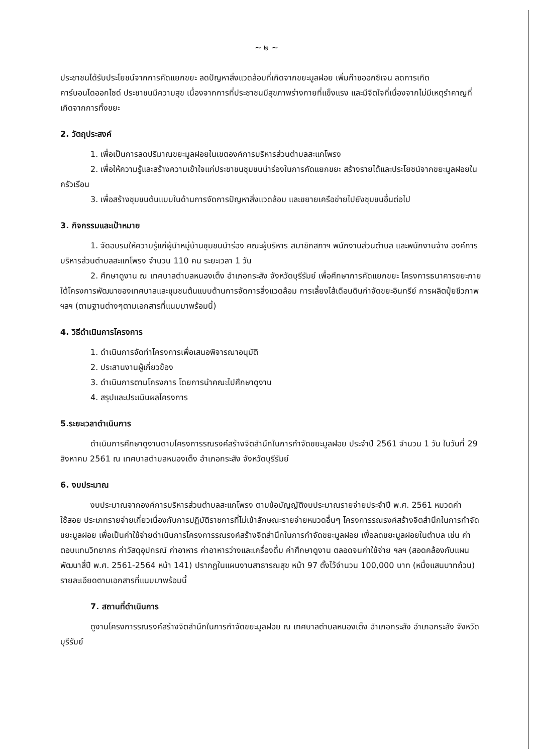~ ๒ ~
ประชาชนได้รับประโยชน์จากการคัดแยกขยะ ลดปัญหาสิ่งแวดล้อมที่เกิดจากขยะมูลฝอย เพิ่มก๊าซออกซิเจน ลดการเกิดคาร์บอนไดออกไซด์ ประชาชนมีความสุข เนื่องจากการที่ประชาชนมีสุขภาพร่างกายที่แข็งแรง และมีจิตใจที่เนื่องจากไม่มีเหตุรำคาญที่เกิดจากการทิ้งขยะ
2. วัตถุประสงค์
1. เพื่อเป็นการลดปริมาณขยะมูลฝอยในเขตองค์การบริหารส่วนตำบลสะแกโพรง
2. เพื่อให้ความรู้และสร้างความเข้าใจแก่ประชาชนชุมชนนำร่องในการคัดแยกขยะ สร้างรายได้และประโยชน์จากขยะมูลฝอยในครัวเรือน
3. เพื่อสร้างชุมชนต้นแบบในด้านการจัดการปัญหาสิ่งแวดล้อม และขยายเครือข่ายไปยังชุมชนอื่นต่อไป
3. กิจกรรมและเป้าหมาย
1. จัดอบรมให้ความรู้แก่ผู้นำหมู่บ้านชุมชนนำร่อง คณะผู้บริหาร สมาชิกสภาฯ พนักงานส่วนตำบล และพนักงานจ้าง องค์การบริหารส่วนตำบลสะแกโพรง จำนวน 110 คน ระยะเวลา 1 วัน
2. ศึกษาดูงาน ณ เทศบาลตำบลหนองเต็ง อำเภอกระสัง จังหวัดบุรีรัมย์ เพื่อศึกษาการคัดแยกขยะ โครงการธนาคารขยะภายใต้โครงการพัฒนาของเทศบาลและชุมชนต้นแบบด้านการจัดการสิ่งแวดล้อม การเลี้ยงไส้เดือนดินกำจัดขยะอินทรีย์ การผลิตปุ๋ยชีวภาพ ฯลฯ (ตามฐานต่างๆตามเอกสารที่แนบมาพร้อมนี้)
4. วิธีดำเนินการโครงการ
1. ดำเนินการจัดทำโครงการเพื่อเสนอพิจารณาอนุมัติ
2. ประสานงานผู้เกี่ยวข้อง
3. ดำเนินการตามโครงการ โดยการนำคณะไปศึกษาดูงาน
4. สรุปและประเมินผลโครงการ
5.ระยะเวลาดำเนินการ
ดำเนินการศึกษาดูงานตามโครงการรณรงค์สร้างจิตสำนึกในการกำจัดขยะมูลฝอย ประจำปี 2561 จำนวน 1 วัน ในวันที่ 29 สิงหาคม 2561 ณ เทศบาลตำบลหนองเต็ง อำเภอกระสัง จังหวัดบุรีรัมย์
6. งบประมาณ
งบประมาณจากองค์การบริหารส่วนตำบลสะแกโพรง ตามข้อบัญญัติงบประมาณรายจ่ายประจำปี พ.ศ. 2561 หมวดค่าใช้สอย ประเภทรายจ่ายเกี่ยวเนื่องกับการปฏิบัติราชการที่ไม่เข้าลักษณะรายจ่ายหมวดอื่นๆ โครงการรณรงค์สร้างจิตสำนึกในการกำจัดขยะมูลฝอย เพื่อเป็นค่าใช้จ่ายดำเนินการโครงการรณรงค์สร้างจิตสำนึกในการกำจัดขยะมูลฝอย เพื่อลดขยะมูลฝอยในตำบล เช่น ค่าตอบแทนวิทยากร ค่าวัสดุอุปกรณ์ ค่าอาหาร ค่าอาหารว่างและเครื่องดื่ม ค่าศึกษาดูงาน ตลอดจนค่าใช้จ่าย ฯลฯ (สอดคล้องกับแผนพัฒนาสี่ปี พ.ศ. 2561-2564 หน้า 141) ปรากฏในแผนงานสาธารณสุข หน้า 97 ตั้งไว้จำนวน 100,000 บาท (หนึ่งแสนบาทถ้วน) รายละเอียดตามเอกสารที่แนบมาพร้อมนี้
7. สถานที่ดำเนินการ
ดูงานโครงการรณรงค์สร้างจิตสำนึกในการกำจัดขยะมูลฝอย ณ เทศบาลตำบลหนองเต็ง อำเภอกระสัง อำเภอกระสัง จังหวัดบุรีรัมย์